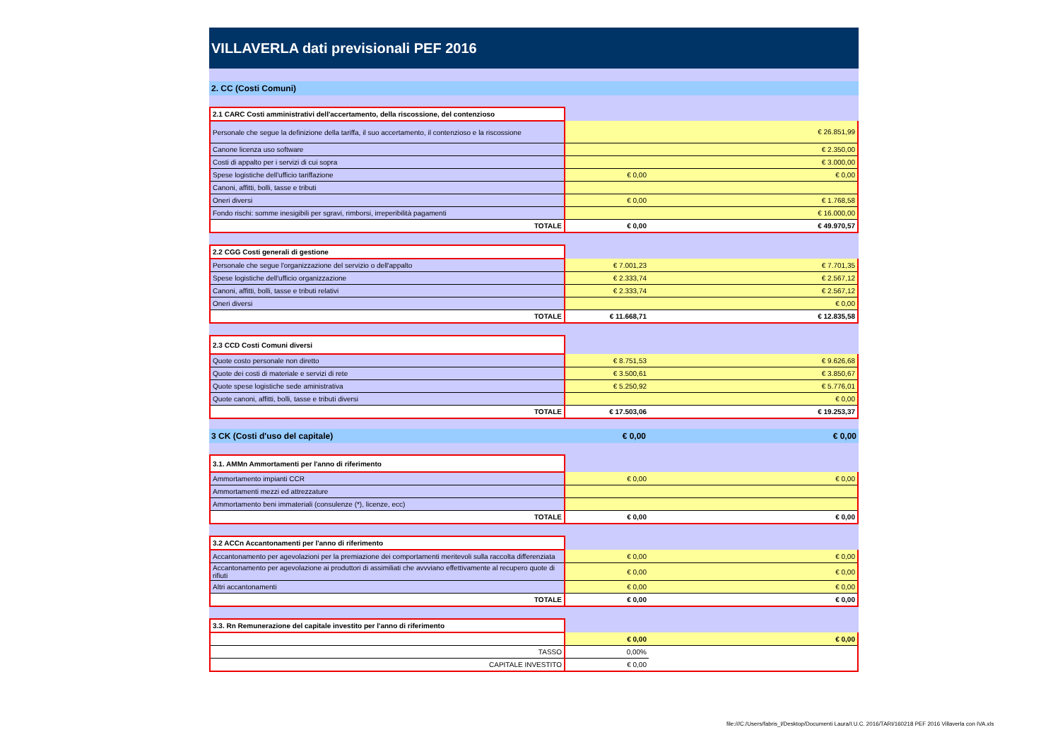VILLAVERLA dati previsionali PEF 2016
2. CC (Costi Comuni)
| 2.1 CARC Costi amministrativi dell'accertamento, della riscossione, del contenzioso | | |
| Personale che segue la definizione della tariffa, il suo accertamento, il contenzioso e la riscossione | | € 26.851,99 |
| Canone licenza uso software | | € 2.350,00 |
| Costi di appalto per i servizi di cui sopra | | € 3.000,00 |
| Spese logistiche dell'ufficio tariffazione | € 0,00 | € 0,00 |
| Canoni, affitti, bolli, tasse e tributi | | |
| Oneri diversi | € 0,00 | € 1.768,58 |
| Fondo rischi: somme inesigibili per sgravi, rimborsi, irreperibilità pagamenti | | € 16.000,00 |
| TOTALE | € 0,00 | € 49.970,57 |
| 2.2 CGG Costi generali di gestione | | |
| Personale che segue l'organizzazione del servizio o dell'appalto | € 7.001,23 | € 7.701,35 |
| Spese logistiche dell'ufficio organizzazione | € 2.333,74 | € 2.567,12 |
| Canoni, affitti, bolli, tasse e tributi relativi | € 2.333,74 | € 2.567,12 |
| Oneri diversi | | € 0,00 |
| TOTALE | € 11.668,71 | € 12.835,58 |
| 2.3 CCD Costi Comuni diversi | | |
| Quote costo personale non diretto | € 8.751,53 | € 9.626,68 |
| Quote dei costi di materiale e servizi di rete | € 3.500,61 | € 3.850,67 |
| Quote spese logistiche sede aministrativa | € 5.250,92 | € 5.776,01 |
| Quote canoni, affitti, bolli, tasse e tributi diversi | | € 0,00 |
| TOTALE | € 17.503,06 | € 19.253,37 |
3 CK (Costi d'uso del capitale) € 0,00 € 0,00
| 3.1. AMMn Ammortamenti per l'anno di riferimento | | |
| Ammortamento impianti CCR | € 0,00 | € 0,00 |
| Ammortamenti mezzi ed attrezzature | | |
| Ammortamento beni immateriali (consulenze (*), licenze, ecc) | | |
| TOTALE | € 0,00 | € 0,00 |
| 3.2 ACCn Accantonamenti per l'anno di riferimento | | |
| Accantonamento per agevolazioni per la premiazione dei comportamenti meritevoli sulla raccolta differenziata | € 0,00 | € 0,00 |
| Accantonamento per agevolazione ai produttori di assimiliati che avvviano effettivamente al recupero quote di rifiuti | € 0,00 | € 0,00 |
| Altri accantonamenti | € 0,00 | € 0,00 |
| TOTALE | € 0,00 | € 0,00 |
| 3.3. Rn Remunerazione del capitale investito per l'anno di riferimento | | |
| | € 0,00 | € 0,00 |
| TASSO | 0,00% | |
| CAPITALE INVESTITO | € 0,00 | |
file:///C:/Users/fabris_l/Desktop/Documenti Laura/I.U.C. 2016/TARI/160218 PEF 2016 Villaverla con IVA.xls